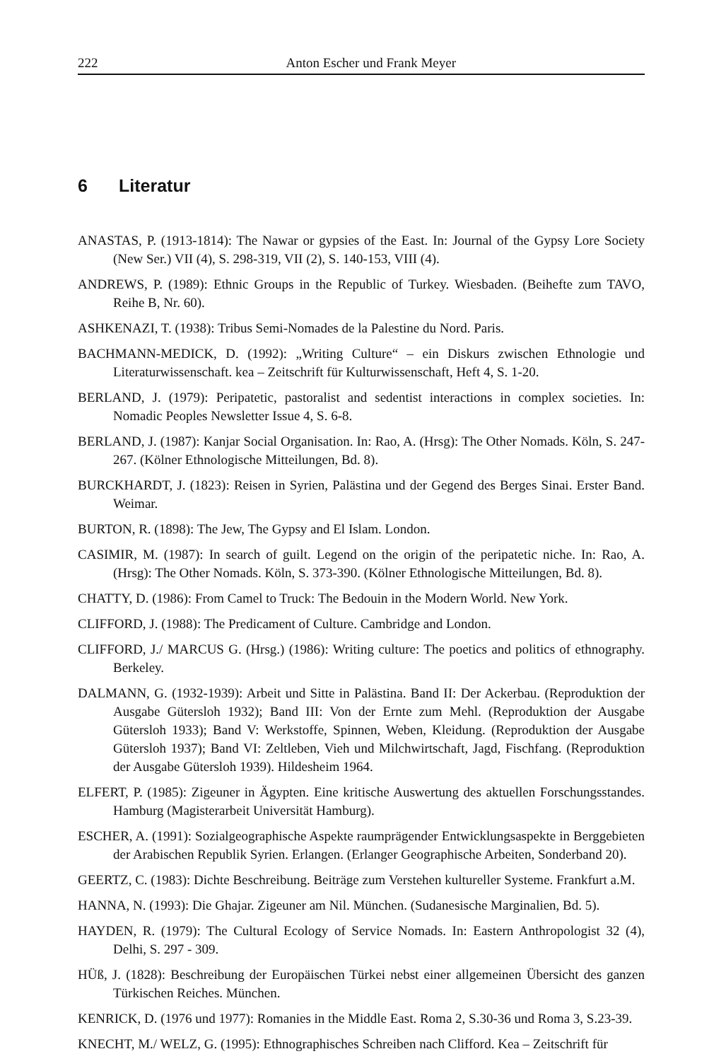222 Anton Escher und Frank Meyer
6 Literatur
ANASTAS, P. (1913-1814): The Nawar or gypsies of the East. In: Journal of the Gypsy Lore Society (New Ser.) VII (4), S. 298-319, VII (2), S. 140-153, VIII (4).
ANDREWS, P. (1989): Ethnic Groups in the Republic of Turkey. Wiesbaden. (Beihefte zum TAVO, Reihe B, Nr. 60).
ASHKENAZI, T. (1938): Tribus Semi-Nomades de la Palestine du Nord. Paris.
BACHMANN-MEDICK, D. (1992): „Writing Culture“ – ein Diskurs zwischen Ethnologie und Literaturwissenschaft. kea – Zeitschrift für Kulturwissenschaft, Heft 4, S. 1-20.
BERLAND, J. (1979): Peripatetic, pastoralist and sedentist interactions in complex societies. In: Nomadic Peoples Newsletter Issue 4, S. 6-8.
BERLAND, J. (1987): Kanjar Social Organisation. In: Rao, A. (Hrsg): The Other Nomads. Köln, S. 247-267. (Kölner Ethnologische Mitteilungen, Bd. 8).
BURCKHARDT, J. (1823): Reisen in Syrien, Palästina und der Gegend des Berges Sinai. Erster Band. Weimar.
BURTON, R. (1898): The Jew, The Gypsy and El Islam. London.
CASIMIR, M. (1987): In search of guilt. Legend on the origin of the peripatetic niche. In: Rao, A. (Hrsg): The Other Nomads. Köln, S. 373-390. (Kölner Ethnologische Mitteilungen, Bd. 8).
CHATTY, D. (1986): From Camel to Truck: The Bedouin in the Modern World. New York.
CLIFFORD, J. (1988): The Predicament of Culture. Cambridge and London.
CLIFFORD, J./ MARCUS G. (Hrsg.) (1986): Writing culture: The poetics and politics of ethnography. Berkeley.
DALMANN, G. (1932-1939): Arbeit und Sitte in Palästina. Band II: Der Ackerbau. (Reproduktion der Ausgabe Gütersloh 1932); Band III: Von der Ernte zum Mehl. (Reproduktion der Ausgabe Gütersloh 1933); Band V: Werkstoffe, Spinnen, Weben, Kleidung. (Reproduktion der Ausgabe Gütersloh 1937); Band VI: Zeltleben, Vieh und Milchwirtschaft, Jagd, Fischfang. (Reproduktion der Ausgabe Gütersloh 1939). Hildesheim 1964.
ELFERT, P. (1985): Zigeuner in Ägypten. Eine kritische Auswertung des aktuellen Forschungsstandes. Hamburg (Magisterarbeit Universität Hamburg).
ESCHER, A. (1991): Sozialgeographische Aspekte raumprägender Entwicklungsaspekte in Berggebieten der Arabischen Republik Syrien. Erlangen. (Erlanger Geographische Arbeiten, Sonderband 20).
GEERTZ, C. (1983): Dichte Beschreibung. Beiträge zum Verstehen kultureller Systeme. Frankfurt a.M.
HANNA, N. (1993): Die Ghajar. Zigeuner am Nil. München. (Sudanesische Marginalien, Bd. 5).
HAYDEN, R. (1979): The Cultural Ecology of Service Nomads. In: Eastern Anthropologist 32 (4), Delhi, S. 297 - 309.
HÜß, J. (1828): Beschreibung der Europäischen Türkei nebst einer allgemeinen Übersicht des ganzen Türkischen Reiches. München.
KENRICK, D. (1976 und 1977): Romanies in the Middle East. Roma 2, S.30-36 und Roma 3, S.23-39.
KNECHT, M./ WELZ, G. (1995): Ethnographisches Schreiben nach Clifford. Kea – Zeitschrift für